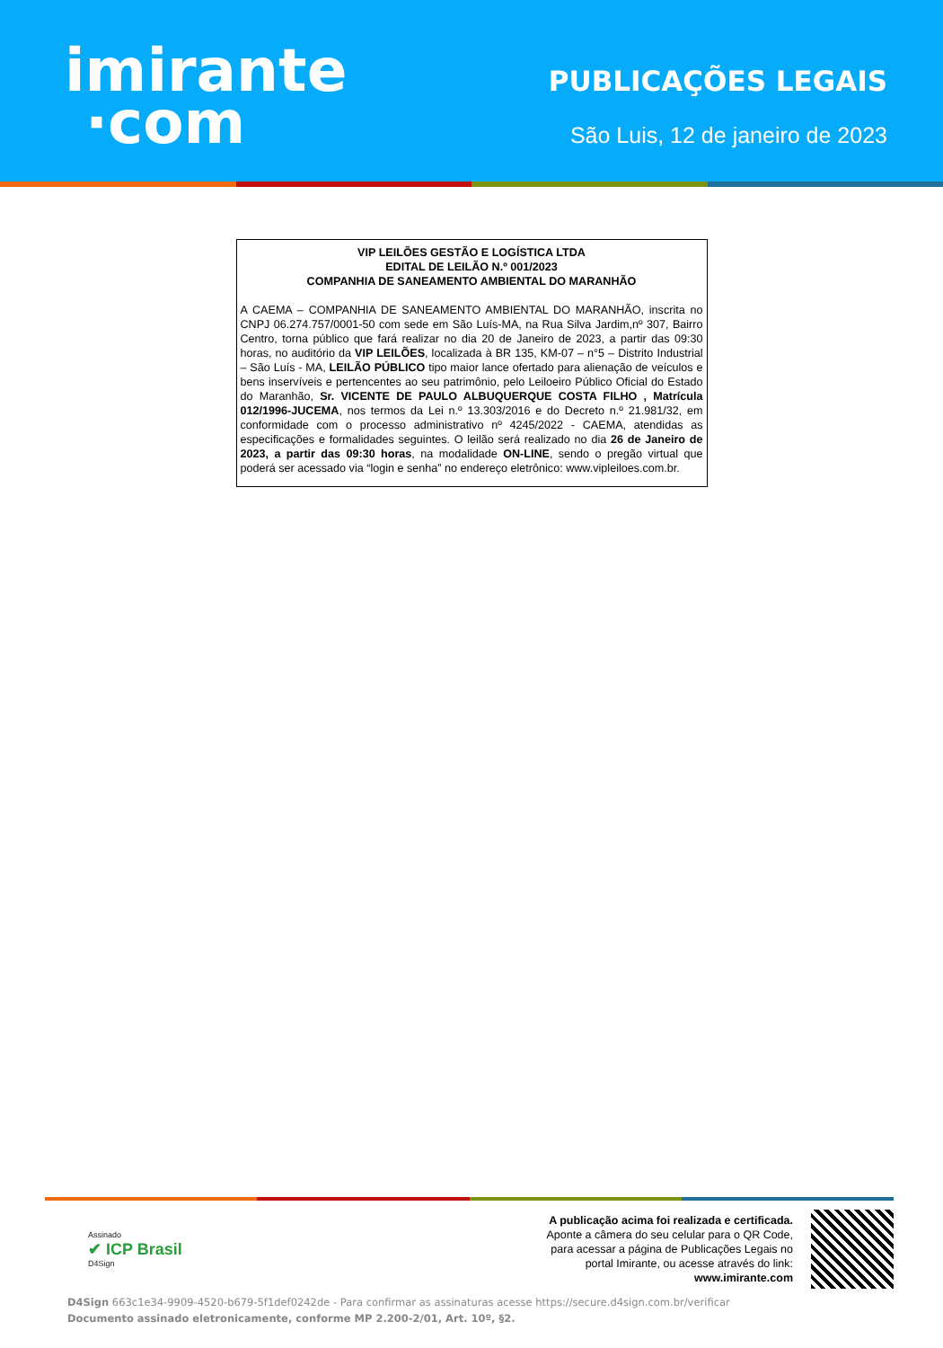imirante
·com
PUBLICAÇÕES LEGAIS
São Luis, 12 de janeiro de 2023
VIP LEILÕES GESTÃO E LOGÍSTICA LTDA
EDITAL DE LEILÃO N.º 001/2023
COMPANHIA DE SANEAMENTO AMBIENTAL DO MARANHÃO
A CAEMA – COMPANHIA DE SANEAMENTO AMBIENTAL DO MARANHÃO, inscrita no CNPJ 06.274.757/0001-50 com sede em São Luís-MA, na Rua Silva Jardim,nº 307, Bairro Centro, torna público que fará realizar no dia 20 de Janeiro de 2023, a partir das 09:30 horas, no auditório da VIP LEILÕES, localizada à BR 135, KM-07 – n°5 – Distrito Industrial – São Luís - MA, LEILÃO PÚBLICO tipo maior lance ofertado para alienação de veículos e bens inservíveis e pertencentes ao seu patrimônio, pelo Leiloeiro Público Oficial do Estado do Maranhão, Sr. VICENTE DE PAULO ALBUQUERQUE COSTA FILHO , Matrícula 012/1996-JUCEMA, nos termos da Lei n.º 13.303/2016 e do Decreto n.º 21.981/32, em conformidade com o processo administrativo nº 4245/2022 - CAEMA, atendidas as especificações e formalidades seguintes. O leilão será realizado no dia 26 de Janeiro de 2023, a partir das 09:30 horas, na modalidade ON-LINE, sendo o pregão virtual que poderá ser acessado via “login e senha” no endereço eletrônico: www.vipleiloes.com.br.
Assinado
✔ ICP Brasil
D4Sign
A publicação acima foi realizada e certificada.
Aponte a câmera do seu celular para o QR Code,
para acessar a página de Publicações Legais no
portal Imirante, ou acesse através do link:
www.imirante.com
D4Sign 663c1e34-9909-4520-b679-5f1def0242de - Para confirmar as assinaturas acesse https://secure.d4sign.com.br/verificar
Documento assinado eletronicamente, conforme MP 2.200-2/01, Art. 10º, §2.